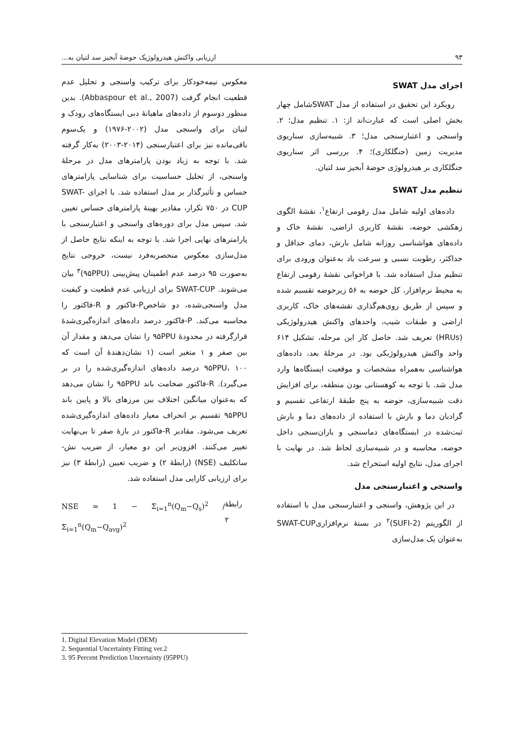۹۳ ارزیابی واکنش هیدرولوژیک حوضهٔ آبخیز سد لتیان به...
اجرای مدل SWAT
رویکرد این تحقیق در استفاده از مدل SWATشامل چهار بخش اصلی است که عبارت‌اند از: ۱. تنظیم مدل؛ ۲. واسنجی و اعتبارسنجی مدل؛ ۳. شبیه‌سازی سناریوی مدیریت زمین (جنگلکاری)؛ ۴. بررسی اثر سناریوی جنگلکاری بر هیدرولوژی حوضهٔ آبخیز سد لتیان.
تنظیم مدل SWAT
داده‌های اولیه شامل مدل رقومی ارتفاع<sup>۱</sup>، نقشهٔ الگوی زهکشی حوضه، نقشهٔ کاربری اراضی، نقشهٔ خاک و داده‌های هواشناسی روزانه شامل بارش، دمای حداقل و حداکثر، رطوبت نسبی و سرعت باد به‌عنوان ورودی برای تنظیم مدل استفاده شد. با فراخوانی نقشهٔ رقومی ارتفاع به محیط نرم‌افزار، کل حوضه به ۵۶ زیرحوضه تقسیم شده و سپس از طریق روی‌هم‌گذاری نقشه‌های خاک، کاربری اراضی و طبقات شیب، واحدهای واکنش هیدرولوژیکی (HRUs) تعریف شد. حاصل کار این مرحله، تشکیل ۶۱۴ واحد واکنش هیدرولوژیکی بود. در مرحلهٔ بعد، داده‌های هواشناسی به‌همراه مشخصات و موقعیت ایستگاه‌ها وارد مدل شد. با توجه به کوهستانی بودن منطقه، برای افزایش دقت شبیه‌سازی، حوضه به پنج طبقهٔ ارتفاعی تقسیم و گرادیان دما و بارش با استفاده از داده‌های دما و بارش ثبت‌شده در ایستگاه‌های دماسنجی و باران‌سنجی داخل حوضه، محاسبه و در شبیه‌سازی لحاظ شد. در نهایت با اجرای مدل، نتایج اولیه استخراج شد.
واسنجی و اعتبارسنجی مدل
در این پژوهش، واسنجی و اعتبارسنجی مدل با استفاده از الگوریتم (SUFI-2)<sup>۲</sup> در بستهٔ نرم‌افزاریSWAT-CUP به‌عنوان یک مدل‌سازی
معکوس نیمه‌خودکار برای ترکیب واسنجی و تحلیل عدم قطعیت انجام گرفت (Abbaspour et al., 2007). بدین منظور دوسوم از داده‌های ماهیانهٔ دبی ایستگاه‌های رودک و لتیان برای واسنجی مدل (۲۰۰۲-۱۹۷۶) و یک‌سوم باقی‌مانده نیز برای اعتبارسنجی (۲۰۱۴-۲۰۰۳) به‌کار گرفته شد. با توجه به زیاد بودن پارامترهای مدل در مرحلهٔ واسنجی، از تحلیل حساسیت برای شناسایی پارامترهای حساس و تأثیرگذار بر مدل استفاده شد. با اجرای SWAT-CUP در ۷۵۰ تکرار، مقادیر بهینهٔ پارامترهای حساس تعیین شد. سپس مدل برای دوره‌های واسنجی و اعتبارسنجی با پارامترهای نهایی اجرا شد. با توجه به اینکه نتایج حاصل از مدل‌سازی معکوس منحصربه‌فرد نیست، خروجی نتایج به‌صورت ۹۵ درصد عدم اطمینان پیش‌بینی (۹۵PPU)<sup>۳</sup> بیان می‌شوند. SWAT-CUP برای ارزیابی عدم قطعیت و کیفیت مدل واسنجی‌شده، دو شاخصP-فاکتور و R-فاکتور را محاسبه می‌کند. P-فاکتور درصد داده‌های اندازه‌گیری‌شدهٔ قرارگرفته در محدودهٔ ۹۵PPU را نشان می‌دهد و مقدار آن بین صفر و ۱ متغیر است (۱ نشان‌دهندهٔ آن است که ۹۵PPU، ۱۰۰ درصد داده‌های اندازه‌گیری‌شده را در بر می‌گیرد). R-فاکتور ضخامت باند ۹۵PPU را نشان می‌دهد که به‌عنوان میانگین اختلاف بین مرزهای بالا و پایین باند ۹۵PPU تقسیم بر انحراف معیار داده‌های اندازه‌گیری‌شده تعریف می‌شود. مقادیر R-فاکتور در بازهٔ صفر تا بی‌نهایت تغییر می‌کنند. افزون‌بر این دو معیار، از ضریب نش- ساتکلیف (NSE) (رابطهٔ ۲) و ضریب تعیین (رابطهٔ ۳) نیز برای ارزیابی کارایی مدل استفاده شد.
NSE = 1 − Σ<sub>i=1</sub><sup>n</sup>(Q<sub>m</sub>−Q<sub>s</sub>)<sup>2</sup> / Σ<sub>i=1</sub><sup>n</sup>(Q<sub>m</sub>−Q<sub>avg</sub>)<sup>2</sup> رابطهٔ ۲
1. Digital Elevation Model (DEM)
2. Sequential Uncertainty Fitting ver.2
3. 95 Percent Prediction Uncertainty (95PPU)